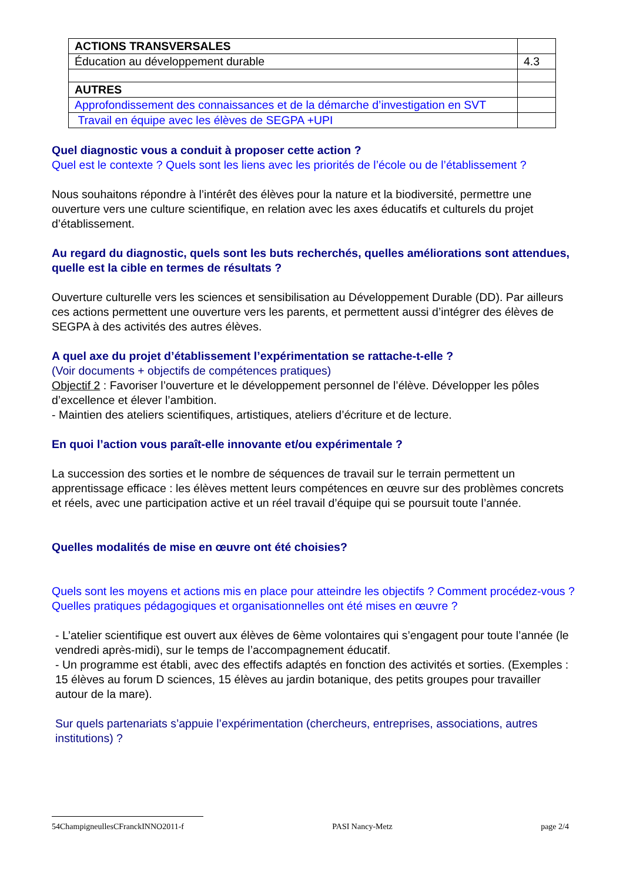| ACTIONS TRANSVERSALES | |
| Éducation au développement durable | 4.3 |
| AUTRES | |
| Approfondissement des connaissances et de la démarche d’investigation en SVT | |
| Travail en équipe avec les élèves de SEGPA +UPI | |
Quel diagnostic vous a conduit à proposer cette action ?
Quel est le contexte ? Quels sont les liens avec les priorités de l’école ou de l’établissement ?
Nous souhaitons répondre à l’intérêt des élèves pour la nature et la biodiversité, permettre une ouverture vers une culture scientifique, en relation avec les axes éducatifs et culturels du projet d’établissement.
Au regard du diagnostic, quels sont les buts recherchés, quelles améliorations sont attendues, quelle est la cible en termes de résultats ?
Ouverture culturelle vers les sciences et sensibilisation au Développement Durable (DD). Par ailleurs ces actions permettent une ouverture vers les parents, et permettent aussi d’intégrer des élèves de SEGPA à des activités des autres élèves.
A quel axe du projet d’établissement l’expérimentation se rattache-t-elle ?
(Voir documents + objectifs de compétences pratiques)
Objectif 2 : Favoriser l’ouverture et le développement personnel de l’élève. Développer les pôles d’excellence et élever l’ambition.
- Maintien des ateliers scientifiques, artistiques, ateliers d’écriture et de lecture.
En quoi l’action vous paraît-elle innovante et/ou expérimentale ?
La succession des sorties et le nombre de séquences de travail sur le terrain permettent un apprentissage efficace : les élèves mettent leurs compétences en œuvre sur des problèmes concrets et réels, avec une participation active et un réel travail d’équipe qui se poursuit toute l’année.
Quelles modalités de mise en œuvre ont été choisies?
Quels sont les moyens et actions mis en place pour atteindre les objectifs ? Comment procédez-vous ? Quelles pratiques pédagogiques et organisationnelles ont été mises en œuvre ?
- L’atelier scientifique est ouvert aux élèves de 6ème volontaires qui s’engagent pour toute l’année (le vendredi après-midi), sur le temps de l’accompagnement éducatif.
- Un programme est établi, avec des effectifs adaptés en fonction des activités et sorties. (Exemples : 15 élèves au forum D sciences, 15 élèves au jardin botanique, des petits groupes pour travailler autour de la mare).
Sur quels partenariats s’appuie l’expérimentation (chercheurs, entreprises, associations, autres institutions) ?
54ChampigneullesCFranckINNO2011-f PASI Nancy-Metz page 2/4